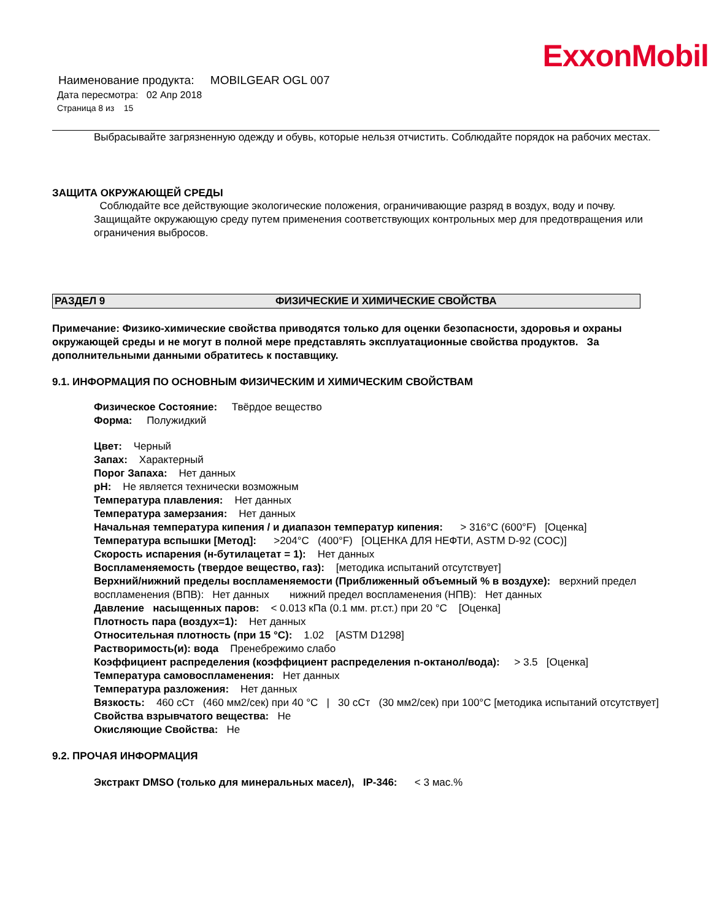ExxonMobil
Наименование продукта: MOBILGEAR OGL 007
Дата пересмотра: 02 Апр 2018
Страница 8 из 15
Выбрасывайте загрязненную одежду и обувь, которые нельзя отчистить. Соблюдайте порядок на рабочих местах.
ЗАЩИТА ОКРУЖАЮЩЕЙ СРЕДЫ
Соблюдайте все действующие экологические положения, ограничивающие разряд в воздух, воду и почву. Защищайте окружающую среду путем применения соответствующих контрольных мер для предотвращения или ограничения выбросов.
РАЗДЕЛ 9 ФИЗИЧЕСКИЕ И ХИМИЧЕСКИЕ СВОЙСТВА
Примечание: Физико-химические свойства приводятся только для оценки безопасности, здоровья и охраны окружающей среды и не могут в полной мере представлять эксплуатационные свойства продуктов. За дополнительными данными обратитесь к поставщику.
9.1. ИНФОРМАЦИЯ ПО ОСНОВНЫМ ФИЗИЧЕСКИМ И ХИМИЧЕСКИМ СВОЙСТВАМ
Физическое Состояние: Твёрдое вещество
Форма: Полужидкий
Цвет: Черный
Запах: Характерный
Порог Запаха: Нет данных
pH: Не является технически возможным
Температура плавления: Нет данных
Температура замерзания: Нет данных
Начальная температура кипения / и диапазон температур кипения: > 316°C (600°F) [Оценка]
Температура вспышки [Метод]: >204°C (400°F) [ОЦЕНКА ДЛЯ НЕФТИ, ASTM D-92 (COC)]
Скорость испарения (н-бутилацетат = 1): Нет данных
Воспламеняемость (твердое вещество, газ): [методика испытаний отсутствует]
Верхний/нижний пределы воспламеняемости (Приближенный объемный % в воздухе): верхний предел воспламенения (ВПВ): Нет данных нижний предел воспламенения (НПВ): Нет данных
Давление насыщенных паров: < 0.013 кПа (0.1 мм. рт.ст.) при 20 °C [Оценка]
Плотность пара (воздух=1): Нет данных
Относительная плотность (при 15 °C): 1.02 [ASTM D1298]
Растворимость(и): вода Пренебрежимо слабо
Коэффициент распределения (коэффициент распределения n-октанол/вода): > 3.5 [Оценка]
Температура самовоспламенения: Нет данных
Температура разложения: Нет данных
Вязкость: 460 сСт (460 мм2/сек) при 40 °C | 30 сСт (30 мм2/сек) при 100°C [методика испытаний отсутствует]
Свойства взрывчатого вещества: Не
Окисляющие Свойства: Не
9.2. ПРОЧАЯ ИНФОРМАЦИЯ
Экстракт DMSO (только для минеральных масел), IP-346: < 3 мас.%